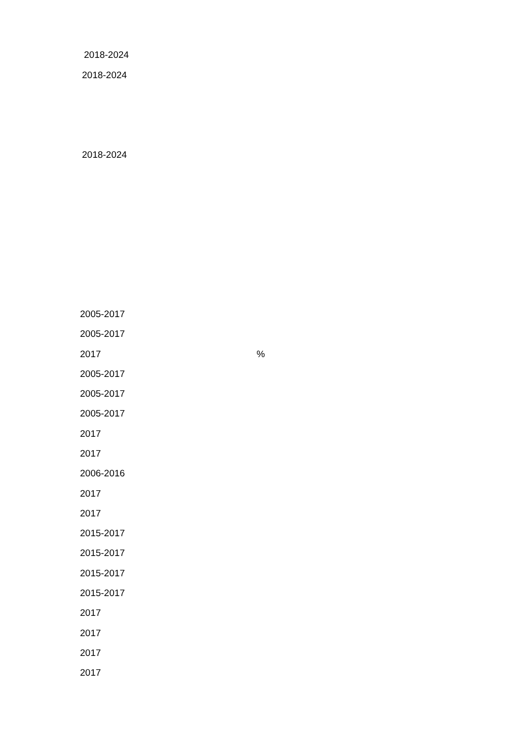2018-2024
2018-2024
2018-2024
2005-2017
2005-2017
2017 %
2005-2017
2005-2017
2005-2017
2017
2017
2006-2016
2017
2017
2015-2017
2015-2017
2015-2017
2015-2017
2017
2017
2017
2017